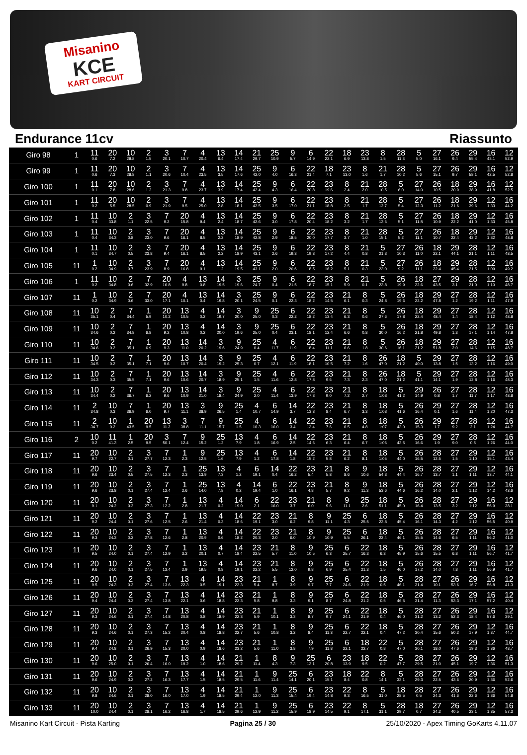Misanino
KCE
KART CIRCUIT
Endurance 11cv Riassunto
| Giro 98 | 1 | 11 0.6 | 20 7.2 | 10 28.8 | 2 1.5 | 3 20.1 | 7 10.7 | 4 20.4 | 13 6.4 | 14 17.4 | 21 29.7 | 25 10.9 | 9 5.7 | 6 14.9 | 22 22.1 | 18 6.9 | 23 13.8 | 8 1.5 | 28 11.3 | 5 5.0 | 27 16.1 | 26 9.4 | 29 55.4 | 16 43.1 | 12 52.9 |
| Giro 99 | 1 | 11 0.6 | 20 7.3 | 10 28.8 | 2 1.1 | 3 20.6 | 7 10.4 | 4 23.5 | 13 3.5 | 14 17.6 | 25 42.0 | 9 4.0 | 6 16.3 | 22 21.4 | 18 7.1 | 23 13.0 | 8 1.6 | 21 1.7 | 28 10.2 | 5 5.6 | 27 15.1 | 26 9.7 | 29 58.1 | 16 42.5 | 12 52.8 |
| Giro 100 | 1 | 11 0.1 | 20 7.8 | 10 28.6 | 2 1.2 | 3 21.3 | 7 9.8 | 4 23.7 | 13 3.9 | 14 17.4 | 25 42.4 | 9 4.3 | 6 16.4 | 22 20.8 | 23 19.6 | 8 2.4 | 21 2.0 | 28 10.5 | 5 6.0 | 27 14.0 | 26 10.5 | 18 20.9 | 29 38.9 | 16 41.8 | 12 52.5 |
| Giro 101 | 1 | 11 0.2 | 20 5.5 | 10 28.5 | 2 0.9 | 3 21.9 | 7 9.5 | 4 25.0 | 13 2.8 | 14 18.1 | 25 42.5 | 9 3.5 | 6 17.0 | 22 21.1 | 23 18.8 | 8 2.5 | 21 1.7 | 28 12.7 | 5 5.4 | 27 12.3 | 26 11.2 | 18 21.6 | 29 39.6 | 12 1:33 | 16 44.2 |
| Giro 102 | 1 | 11 0.4 | 10 33.8 | 2 1.1 | 3 22.5 | 7 9.2 | 20 15.8 | 4 9.4 | 13 2.4 | 14 18.7 | 25 42.6 | 9 3.0 | 6 17.8 | 22 20.4 | 23 18.2 | 8 3.2 | 21 1.7 | 28 13.6 | 5 5.1 | 27 11.8 | 26 10.9 | 18 22.2 | 29 41.0 | 12 1:33 | 16 45.8 |
| Giro 103 | 1 | 11 0.4 | 10 34.3 | 2 0.8 | 3 23.0 | 7 9.6 | 20 16.1 | 4 8.5 | 13 2.2 | 14 18.9 | 25 42.8 | 9 2.9 | 6 18.5 | 22 20.0 | 23 17.7 | 8 3.7 | 21 1.0 | 28 15.1 | 5 5.2 | 27 11.1 | 26 10.7 | 18 22.4 | 29 42.2 | 12 1:32 | 16 48.8 |
| Giro 104 | 1 | 11 0.1 | 10 34.7 | 2 0.5 | 3 23.8 | 7 9.4 | 20 16.1 | 4 8.5 | 13 2.2 | 14 18.9 | 25 43.1 | 9 2.6 | 6 19.3 | 22 19.3 | 23 17.2 | 8 4.4 | 21 0.8 | 5 21.3 | 27 10.3 | 26 11.0 | 18 22.1 | 29 44.1 | 28 21.1 | 12 1:11 | 16 48.5 |
| Giro 105 | 11 | 1 0.2 | 10 34.9 | 2 0.7 | 3 23.9 | 7 8.9 | 20 16.8 | 4 9.1 | 13 1.2 | 14 19.5 | 25 43.1 | 9 2.0 | 6 20.6 | 22 18.5 | 23 16.2 | 8 5.1 | 21 0.3 | 5 23.0 | 27 9.2 | 26 11.1 | 18 22.4 | 29 45.4 | 28 21.5 | 12 1:09 | 16 49.2 |
| Giro 106 | 1 | 11 0.2 | 10 34.8 | 2 0.6 | 7 32.9 | 20 16.8 | 4 9.8 | 13 0.8 | 14 19.5 | 3 19.6 | 25 24.7 | 9 0.4 | 6 21.5 | 22 18.7 | 23 15.1 | 8 5.9 | 21 0.1 | 5 23.8 | 26 19.9 | 18 22.6 | 27 43.5 | 29 3.1 | 28 21.0 | 12 1:10 | 16 48.7 |
| Giro 107 | 11 | 1 0.2 | 10 34.9 | 2 0.6 | 7 33.0 | 20 17.1 | 4 10.1 | 13 0.4 | 14 19.8 | 3 20.1 | 25 24.5 | 9 0.1 | 6 22.3 | 22 18.2 | 23 14.5 | 21 6.1 | 8 0.3 | 5 24.8 | 26 19.6 | 18 22.2 | 29 47.8 | 27 1.2 | 28 19.2 | 12 1:11 | 16 47.9 |
| Giro 108 | 11 | 10 35.1 | 2 0.4 | 7 34.4 | 1 5.9 | 20 10.2 | 13 10.5 | 4 0.2 | 14 19.7 | 3 20.0 | 9 25.0 | 25 0.3 | 6 22.2 | 22 18.2 | 23 13.4 | 21 6.3 | 8 0.6 | 5 27.6 | 26 17.8 | 18 22.4 | 29 48.4 | 27 1.4 | 28 18.4 | 12 1:12 | 16 48.8 |
| Giro 109 | 11 | 10 34.6 | 2 0.2 | 7 34.8 | 1 6.8 | 20 9.2 | 13 10.8 | 4 0.2 | 14 20.0 | 3 19.6 | 9 25.0 | 25 0.4 | 6 23.1 | 22 18.1 | 23 12.4 | 21 6.6 | 8 0.8 | 5 30.0 | 26 16.2 | 18 21.8 | 29 49.8 | 27 1.3 | 28 17.1 | 12 1:14 | 16 47.8 |
| Giro 110 | 11 | 10 34.6 | 2 0.2 | 7 35.1 | 1 6.9 | 20 9.3 | 13 11.0 | 14 20.2 | 3 19.6 | 9 24.9 | 25 0.4 | 4 11.7 | 6 11.9 | 22 18.4 | 23 11.1 | 21 6.6 | 8 1.8 | 5 30.6 | 26 16.1 | 18 21.2 | 29 51.8 | 27 2.0 | 28 14.6 | 12 1:15 | 16 48.7 |
| Giro 111 | 11 | 10 34.5 | 2 0.2 | 7 35.1 | 1 7.1 | 20 9.6 | 13 10.7 | 14 20.4 | 3 19.2 | 9 25.3 | 25 0.7 | 4 12.1 | 6 11.9 | 22 18.1 | 23 10.5 | 21 7.2 | 8 1.6 | 26 47.0 | 18 21.2 | 5 40.0 | 29 13.8 | 27 1.5 | 28 13.2 | 12 1:16 | 16 49.0 |
| Giro 112 | 11 | 10 34.3 | 2 0.3 | 7 35.5 | 1 7.1 | 20 9.6 | 13 10.6 | 14 20.7 | 3 18.9 | 9 25.1 | 25 1.5 | 4 11.6 | 6 12.8 | 22 17.8 | 23 9.6 | 21 7.3 | 8 2.3 | 26 47.0 | 18 21.2 | 5 41.1 | 29 14.1 | 27 1.9 | 28 12.8 | 12 1:16 | 16 48.3 |
| Giro 113 | 11 | 10 34.4 | 2 0.2 | 7 36.7 | 1 6.2 | 20 9.6 | 13 10.9 | 14 21.0 | 3 18.4 | 9 24.9 | 25 2.0 | 4 11.4 | 6 13.9 | 22 17.3 | 23 9.0 | 21 7.2 | 8 2.7 | 18 1:08 | 5 41.2 | 29 14.9 | 26 0.8 | 27 1.7 | 28 11.7 | 12 1:17 | 16 48.8 |
| Giro 114 | 11 | 2 34.8 | 10 0.3 | 7 36.9 | 1 6.0 | 20 9.7 | 13 11.1 | 3 38.9 | 9 26.5 | 25 1.4 | 4 10.7 | 6 14.9 | 14 3.7 | 22 13.3 | 23 8.4 | 21 6.7 | 8 3.3 | 18 1:08 | 5 41.6 | 26 16.4 | 29 0.1 | 27 1.6 | 28 11.4 | 12 1:20 | 16 47.3 |
| Giro 115 | 11 | 2 34.7 | 10 0.2 | 1 43.5 | 20 9.5 | 13 11.2 | 3 38.8 | 7 11.1 | 9 15.7 | 25 1.5 | 4 10.3 | 6 16.0 | 14 3.4 | 22 13.4 | 23 7.6 | 21 6.5 | 8 4.8 | 18 1:07 | 5 43.0 | 26 15.3 | 29 1.7 | 27 9.2 | 28 2.1 | 12 1:24 | 16 44.7 |
| Giro 116 | 2 | 10 0.2 | 11 41.3 | 1 2.5 | 20 9.5 | 3 50.1 | 7 12.4 | 9 15.2 | 25 1.2 | 13 7.9 | 4 1.8 | 6 16.9 | 14 2.5 | 22 14.6 | 23 6.3 | 21 6.4 | 8 6.7 | 18 1:06 | 5 43.5 | 26 16.6 | 29 1.9 | 27 9.0 | 28 0.5 | 12 1:26 | 16 44.0 |
| Giro 117 | 11 | 20 9.7 | 10 22.7 | 2 0.1 | 3 27.7 | 7 12.3 | 1 2.3 | 9 12.5 | 25 1.6 | 13 7.9 | 4 1.2 | 6 17.8 | 14 1.8 | 22 15.2 | 23 5.8 | 21 6.2 | 8 8.1 | 18 1:05 | 5 44.0 | 26 16.5 | 28 12.5 | 27 1.5 | 29 1:10 | 12 15.1 | 16 43.4 |
| Giro 118 | 11 | 20 9.6 | 10 23.4 | 2 0.5 | 3 27.5 | 7 12.3 | 1 2.3 | 25 13.9 | 13 7.3 | 4 1.2 | 6 19.1 | 14 0.4 | 22 16.2 | 23 5.4 | 21 5.8 | 8 8.6 | 9 10.6 | 18 54.3 | 5 44.4 | 26 16.7 | 28 13.7 | 27 1.1 | 29 1:11 | 12 13.7 | 16 44.1 |
| Giro 119 | 11 | 20 9.6 | 10 23.8 | 2 0.1 | 3 27.4 | 7 12.4 | 1 2.6 | 25 14.0 | 13 7.8 | 4 0.2 | 14 19.4 | 6 1.0 | 22 16.1 | 23 4.8 | 21 5.7 | 8 9.2 | 9 11.3 | 18 53.6 | 5 44.6 | 26 16.2 | 28 14.0 | 27 2.1 | 29 1:12 | 12 14.2 | 16 43.6 |
| Giro 120 | 11 | 20 9.1 | 10 24.2 | 2 0.2 | 3 27.3 | 7 12.2 | 1 2.8 | 13 21.7 | 4 0.2 | 14 19.0 | 6 2.1 | 22 16.0 | 23 3.7 | 21 6.0 | 8 9.6 | 9 11.1 | 25 2.6 | 18 51.1 | 5 45.0 | 26 16.4 | 28 13.5 | 27 3.2 | 29 1:12 | 16 56.9 | 12 38.1 |
| Giro 121 | 11 | 20 9.2 | 10 24.4 | 2 0.1 | 3 27.6 | 7 12.5 | 1 2.6 | 13 21.4 | 4 0.3 | 14 18.6 | 22 19.1 | 23 3.0 | 21 6.2 | 8 9.8 | 9 11.1 | 25 4.3 | 6 25.5 | 18 23.8 | 5 45.4 | 26 16.1 | 28 14.3 | 27 4.2 | 29 1:12 | 16 56.5 | 12 40.9 |
| Giro 122 | 11 | 20 9.3 | 10 24.3 | 2 0.2 | 3 27.8 | 7 12.6 | 1 2.8 | 13 20.9 | 4 0.6 | 14 18.2 | 22 20.3 | 23 2.0 | 21 6.0 | 8 10.9 | 9 10.9 | 25 5.5 | 6 26.1 | 18 22.4 | 5 46.1 | 26 15.5 | 28 14.6 | 27 6.5 | 29 1:11 | 16 56.2 | 12 41.0 |
| Giro 123 | 11 | 20 9.5 | 10 24.0 | 2 0.1 | 3 27.4 | 7 12.9 | 1 3.2 | 13 20.1 | 4 0.7 | 14 18.4 | 23 22.5 | 21 5.7 | 8 11.0 | 9 10.5 | 25 6.3 | 6 25.7 | 22 16.3 | 18 6.3 | 5 45.9 | 26 15.6 | 28 15.5 | 27 6.8 | 29 1:11 | 16 56.7 | 12 41.7 |
| Giro 124 | 11 | 20 9.6 | 10 24.0 | 2 0.1 | 3 27.5 | 7 13.4 | 1 2.9 | 13 19.5 | 4 0.8 | 14 19.1 | 23 22.2 | 21 5.5 | 8 12.0 | 9 9.8 | 25 6.9 | 6 25.4 | 22 21.3 | 18 1.5 | 5 46.0 | 26 17.2 | 28 14.0 | 27 7.8 | 29 1:11 | 16 56.9 | 12 41.7 |
| Giro 125 | 11 | 20 9.5 | 10 24.3 | 2 0.2 | 3 27.4 | 7 13.6 | 13 22.3 | 4 0.5 | 14 19.1 | 23 22.3 | 21 5.4 | 1 8.7 | 8 3.9 | 9 9.7 | 25 7.7 | 6 24.6 | 22 21.9 | 18 0.5 | 5 46.1 | 28 31.4 | 27 10.1 | 26 53.6 | 29 16.7 | 16 56.8 | 12 41.3 |
| Giro 126 | 11 | 20 9.4 | 10 24.4 | 2 0.2 | 3 27.4 | 7 13.8 | 13 22.1 | 4 0.6 | 14 18.8 | 23 22.3 | 21 5.8 | 1 9.8 | 8 3.3 | 9 9.1 | 25 8.7 | 6 24.8 | 22 21.2 | 18 0.5 | 5 46.5 | 28 31.4 | 27 11.3 | 26 53.3 | 29 17.1 | 16 57.2 | 12 40.4 |
| Giro 127 | 11 | 20 9.3 | 10 24.6 | 2 0.1 | 3 27.4 | 7 14.8 | 13 20.8 | 4 0.8 | 14 18.9 | 23 22.3 | 21 5.9 | 1 10.1 | 8 3.3 | 9 8.7 | 25 9.7 | 6 24.1 | 22 21.9 | 18 0.4 | 5 46.0 | 28 31.2 | 27 13.2 | 26 52.3 | 29 18.4 | 16 57.6 | 12 39.1 |
| Giro 128 | 11 | 20 9.3 | 10 24.6 | 2 0.1 | 3 27.3 | 7 15.2 | 13 20.4 | 4 0.8 | 14 18.8 | 23 22.7 | 21 5.6 | 1 10.8 | 8 3.2 | 9 8.4 | 25 11.3 | 6 22.7 | 22 22.1 | 18 0.4 | 5 47.2 | 28 30.4 | 27 15.6 | 26 50.2 | 29 17.9 | 12 1:37 | 16 44.7 |
| Giro 129 | 11 | 20 9.4 | 10 24.8 | 2 0.1 | 3 26.9 | 7 15.3 | 13 20.0 | 4 0.9 | 14 18.6 | 23 23.2 | 21 5.6 | 1 11.0 | 8 3.8 | 9 7.9 | 25 11.8 | 6 22.1 | 18 22.7 | 22 0.8 | 5 47.0 | 28 30.1 | 27 18.0 | 26 47.6 | 29 19.3 | 12 1:36 | 16 48.7 |
| Giro 130 | 11 | 20 9.6 | 10 25.0 | 2 0.1 | 3 26.4 | 7 16.0 | 13 19.2 | 4 1.0 | 14 18.6 | 21 29.2 | 1 11.4 | 8 4.3 | 9 7.3 | 25 13.1 | 6 20.8 | 23 13.9 | 18 9.5 | 22 0.2 | 5 47.7 | 28 29.5 | 27 21.0 | 26 45.1 | 29 19.7 | 12 1:36 | 16 51.3 |
| Giro 131 | 11 | 20 9.6 | 10 24.9 | 2 0.2 | 3 27.2 | 7 16.3 | 13 17.7 | 4 1.5 | 14 18.5 | 21 29.5 | 1 11.6 | 9 11.4 | 25 14.1 | 6 20.1 | 23 15.1 | 18 8.4 | 22 0.8 | 8 14.1 | 5 33.1 | 28 29.3 | 27 22.5 | 26 43.6 | 29 20.9 | 12 1:36 | 16 52.6 |
| Giro 132 | 11 | 20 9.8 | 10 24.6 | 2 0.1 | 3 28.0 | 7 16.0 | 13 17.0 | 4 1.9 | 14 18.5 | 21 29.4 | 1 12.0 | 9 11.3 | 25 15.4 | 6 19.4 | 23 14.8 | 22 9.3 | 8 16.5 | 5 31.0 | 18 28.5 | 28 0.5 | 27 24.3 | 26 41.6 | 29 22.6 | 12 1:36 | 16 54.8 |
| Giro 133 | 11 | 20 10.0 | 10 24.4 | 2 0.1 | 3 28.1 | 7 16.2 | 13 16.8 | 4 1.7 | 14 18.5 | 21 29.6 | 1 12.9 | 9 11.2 | 25 15.9 | 6 18.9 | 23 14.5 | 22 9.1 | 8 17.1 | 5 31.1 | 28 29.7 | 18 0.7 | 27 24.2 | 26 40.5 | 29 23.1 | 12 1:35 | 16 57.3 |
Misanino Kart Circuit - Pista Karting Pagina 25 / 30 25/10/2020 - Apex Timing GoKarts 4.11.07